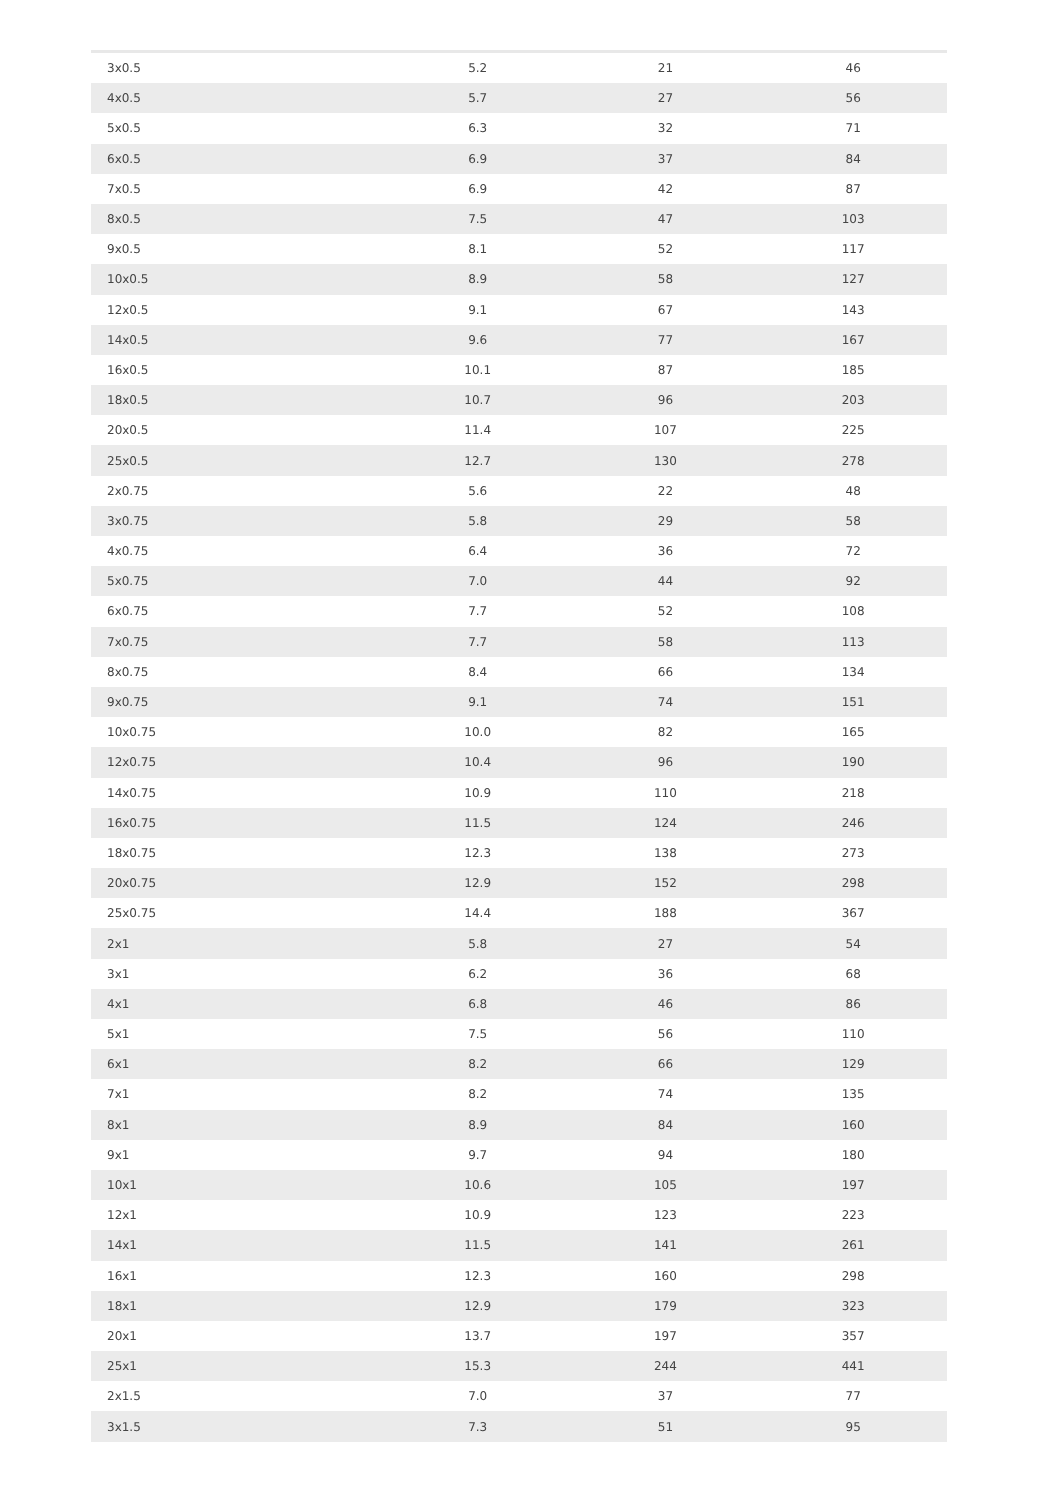| 3x0.5 | 5.2 | 21 | 46 |
| 4x0.5 | 5.7 | 27 | 56 |
| 5x0.5 | 6.3 | 32 | 71 |
| 6x0.5 | 6.9 | 37 | 84 |
| 7x0.5 | 6.9 | 42 | 87 |
| 8x0.5 | 7.5 | 47 | 103 |
| 9x0.5 | 8.1 | 52 | 117 |
| 10x0.5 | 8.9 | 58 | 127 |
| 12x0.5 | 9.1 | 67 | 143 |
| 14x0.5 | 9.6 | 77 | 167 |
| 16x0.5 | 10.1 | 87 | 185 |
| 18x0.5 | 10.7 | 96 | 203 |
| 20x0.5 | 11.4 | 107 | 225 |
| 25x0.5 | 12.7 | 130 | 278 |
| 2x0.75 | 5.6 | 22 | 48 |
| 3x0.75 | 5.8 | 29 | 58 |
| 4x0.75 | 6.4 | 36 | 72 |
| 5x0.75 | 7.0 | 44 | 92 |
| 6x0.75 | 7.7 | 52 | 108 |
| 7x0.75 | 7.7 | 58 | 113 |
| 8x0.75 | 8.4 | 66 | 134 |
| 9x0.75 | 9.1 | 74 | 151 |
| 10x0.75 | 10.0 | 82 | 165 |
| 12x0.75 | 10.4 | 96 | 190 |
| 14x0.75 | 10.9 | 110 | 218 |
| 16x0.75 | 11.5 | 124 | 246 |
| 18x0.75 | 12.3 | 138 | 273 |
| 20x0.75 | 12.9 | 152 | 298 |
| 25x0.75 | 14.4 | 188 | 367 |
| 2x1 | 5.8 | 27 | 54 |
| 3x1 | 6.2 | 36 | 68 |
| 4x1 | 6.8 | 46 | 86 |
| 5x1 | 7.5 | 56 | 110 |
| 6x1 | 8.2 | 66 | 129 |
| 7x1 | 8.2 | 74 | 135 |
| 8x1 | 8.9 | 84 | 160 |
| 9x1 | 9.7 | 94 | 180 |
| 10x1 | 10.6 | 105 | 197 |
| 12x1 | 10.9 | 123 | 223 |
| 14x1 | 11.5 | 141 | 261 |
| 16x1 | 12.3 | 160 | 298 |
| 18x1 | 12.9 | 179 | 323 |
| 20x1 | 13.7 | 197 | 357 |
| 25x1 | 15.3 | 244 | 441 |
| 2x1.5 | 7.0 | 37 | 77 |
| 3x1.5 | 7.3 | 51 | 95 |